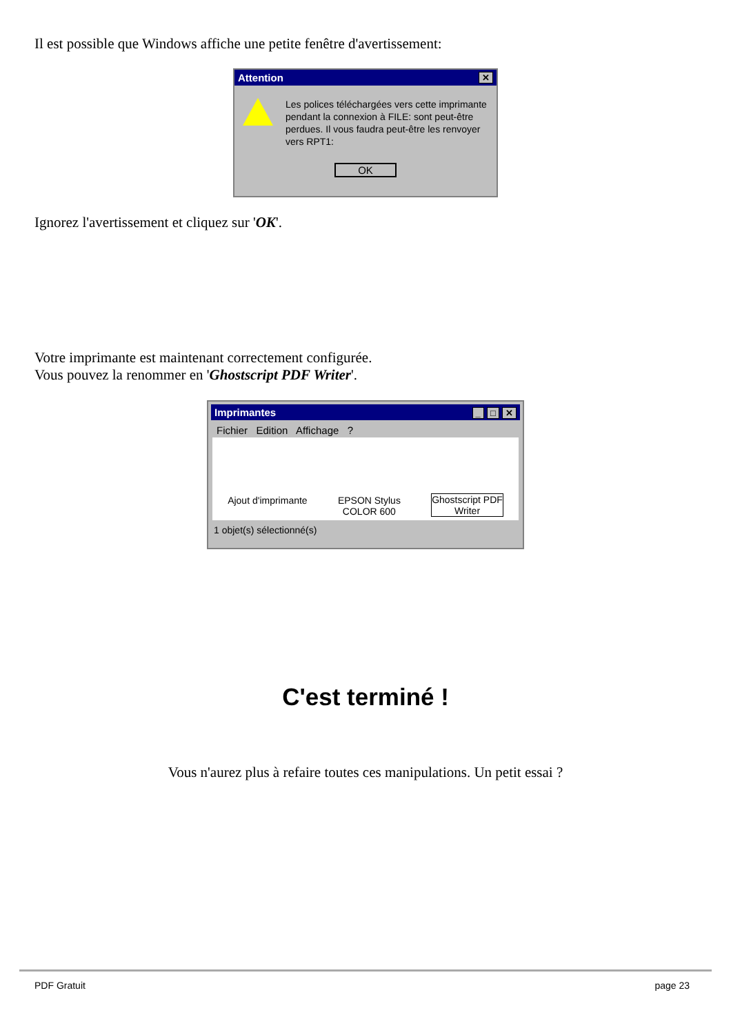Il est possible que Windows affiche une petite fenêtre d'avertissement:
Attention ✕
Les polices téléchargées vers cette imprimante pendant la connexion à FILE: sont peut-être perdues. Il vous faudra peut-être les renvoyer vers RPT1:
OK
Ignorez l'avertissement et cliquez sur 'OK'.
Votre imprimante est maintenant correctement configurée.
Vous pouvez la renommer en 'Ghostscript PDF Writer'.
Imprimantes _ □ ✕
Fichier Edition Affichage ?
Ajout d'imprimante
EPSON Stylus
COLOR 600
Ghostscript PDF
Writer
1 objet(s) sélectionné(s)
C'est terminé !
Vous n'aurez plus à refaire toutes ces manipulations. Un petit essai ?
PDF Gratuit page 23